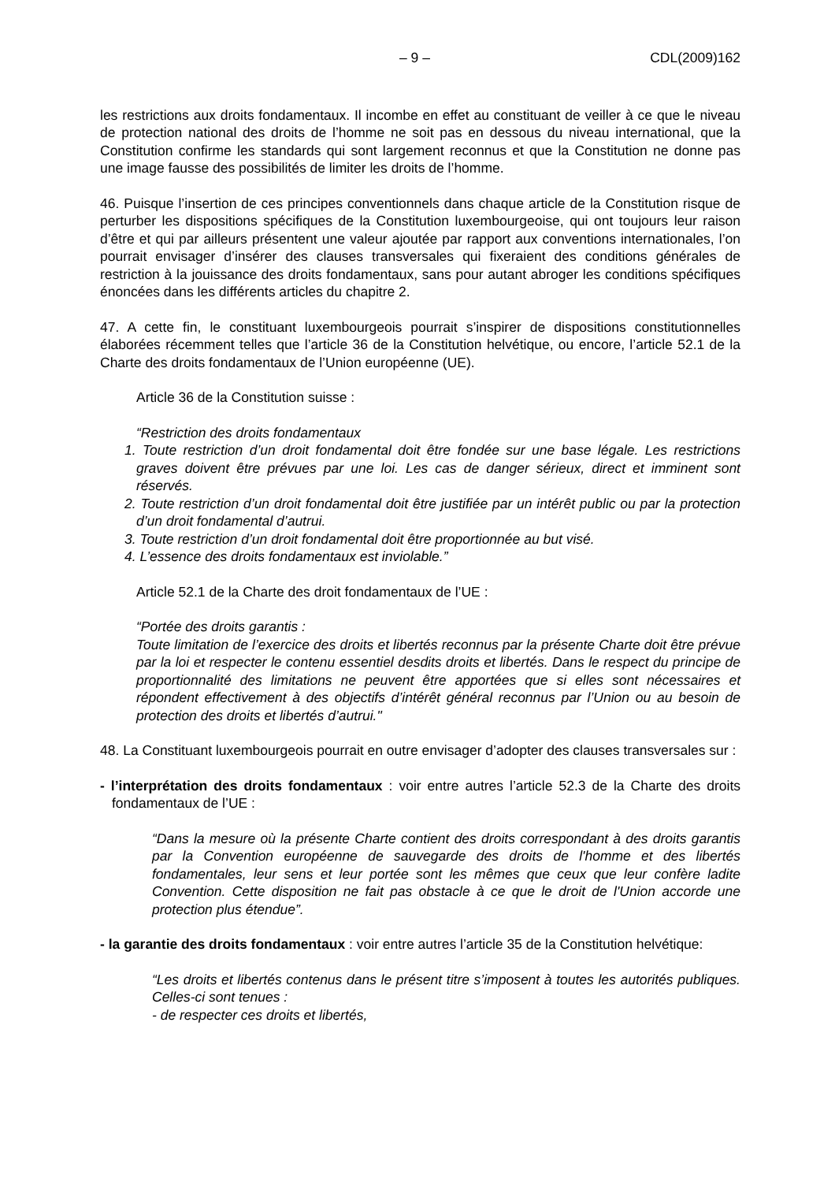– 9 – CDL(2009)162
les restrictions aux droits fondamentaux. Il incombe en effet au constituant de veiller à ce que le niveau de protection national des droits de l’homme ne soit pas en dessous du niveau international, que la Constitution confirme les standards qui sont largement reconnus et que la Constitution ne donne pas une image fausse des possibilités de limiter les droits de l’homme.
46. Puisque l’insertion de ces principes conventionnels dans chaque article de la Constitution risque de perturber les dispositions spécifiques de la Constitution luxembourgeoise, qui ont toujours leur raison d’être et qui par ailleurs présentent une valeur ajoutée par rapport aux conventions internationales, l’on pourrait envisager d’insérer des clauses transversales qui fixeraient des conditions générales de restriction à la jouissance des droits fondamentaux, sans pour autant abroger les conditions spécifiques énoncées dans les différents articles du chapitre 2.
47. A cette fin, le constituant luxembourgeois pourrait s’inspirer de dispositions constitutionnelles élaborées récemment telles que l’article 36 de la Constitution helvétique, ou encore, l’article 52.1 de la Charte des droits fondamentaux de l’Union européenne (UE).
Article 36 de la Constitution suisse :
“Restriction des droits fondamentaux
1. Toute restriction d’un droit fondamental doit être fondée sur une base légale. Les restrictions graves doivent être prévues par une loi. Les cas de danger sérieux, direct et imminent sont réservés.
2. Toute restriction d’un droit fondamental doit être justifiée par un intérêt public ou par la protection d’un droit fondamental d’autrui.
3. Toute restriction d’un droit fondamental doit être proportionnée au but visé.
4. L’essence des droits fondamentaux est inviolable.”
Article 52.1 de la Charte des droit fondamentaux de l’UE :
“Portée des droits garantis :
Toute limitation de l’exercice des droits et libertés reconnus par la présente Charte doit être prévue par la loi et respecter le contenu essentiel desdits droits et libertés. Dans le respect du principe de proportionnalité des limitations ne peuvent être apportées que si elles sont nécessaires et répondent effectivement à des objectifs d’intérêt général reconnus par l’Union ou au besoin de protection des droits et libertés d’autrui."
48. La Constituant luxembourgeois pourrait en outre envisager d’adopter des clauses transversales sur :
- l’interprétation des droits fondamentaux : voir entre autres l’article 52.3 de la Charte des droits fondamentaux de l’UE :
“Dans la mesure où la présente Charte contient des droits correspondant à des droits garantis par la Convention européenne de sauvegarde des droits de l'homme et des libertés fondamentales, leur sens et leur portée sont les mêmes que ceux que leur confère ladite Convention. Cette disposition ne fait pas obstacle à ce que le droit de l'Union accorde une protection plus étendue”.
- la garantie des droits fondamentaux : voir entre autres l’article 35 de la Constitution helvétique:
“Les droits et libertés contenus dans le présent titre s’imposent à toutes les autorités publiques. Celles-ci sont tenues :
- de respecter ces droits et libertés,